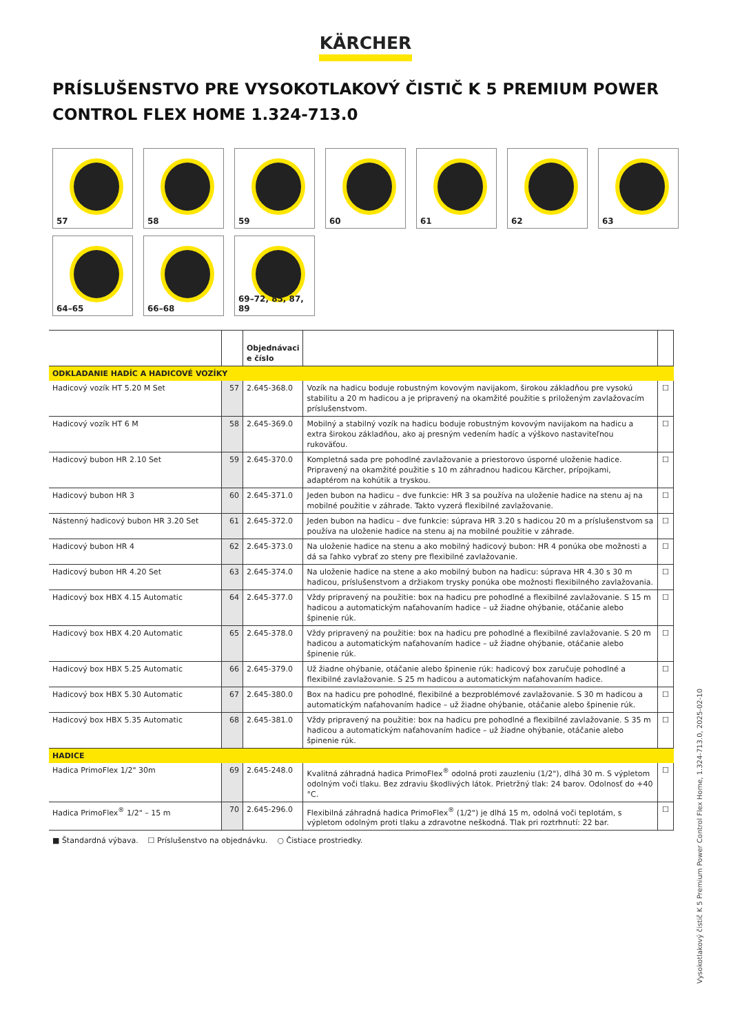KÄRCHER
PRÍSLUŠENSTVO PRE VYSOKOTLAKOVÝ ČISTIČ K 5 PREMIUM POWER CONTROL FLEX HOME 1.324-713.0
57
58
59
60
61
62
63
64–65
66–68
69–72, 85, 87, 89
| | | Objednávaci e číslo | | |
| --- | --- | --- | --- | --- |
| ODKLADANIE HADÍC A HADICOVÉ VOZÍKY | | | | |
| Hadicový vozík HT 5.20 M Set | 57 | 2.645-368.0 | Vozík na hadicu boduje robustným kovovým navijakom, širokou základňou pre vysokú stabilitu a 20 m hadicou a je pripravený na okamžité použitie s priloženým zavlažovacím príslušenstvom. | ☐ |
| Hadicový vozík HT 6 M | 58 | 2.645-369.0 | Mobilný a stabilný vozík na hadicu boduje robustným kovovým navijakom na hadicu a extra širokou základňou, ako aj presným vedením hadíc a výškovo nastaviteľnou rukoväťou. | ☐ |
| Hadicový bubon HR 2.10 Set | 59 | 2.645-370.0 | Kompletná sada pre pohodlné zavlažovanie a priestorovo úsporné uloženie hadice. Pripravený na okamžité použitie s 10 m záhradnou hadicou Kärcher, prípojkami, adaptérom na kohútik a tryskou. | ☐ |
| Hadicový bubon HR 3 | 60 | 2.645-371.0 | Jeden bubon na hadicu – dve funkcie: HR 3 sa používa na uloženie hadice na stenu aj na mobilné použitie v záhrade. Takto vyzerá flexibilné zavlažovanie. | ☐ |
| Nástenný hadicový bubon HR 3.20 Set | 61 | 2.645-372.0 | Jeden bubon na hadicu – dve funkcie: súprava HR 3.20 s hadicou 20 m a príslušenstvom sa používa na uloženie hadice na stenu aj na mobilné použitie v záhrade. | ☐ |
| Hadicový bubon HR 4 | 62 | 2.645-373.0 | Na uloženie hadice na stenu a ako mobilný hadicový bubon: HR 4 ponúka obe možnosti a dá sa ľahko vybrať zo steny pre flexibilné zavlažovanie. | ☐ |
| Hadicový bubon HR 4.20 Set | 63 | 2.645-374.0 | Na uloženie hadice na stene a ako mobilný bubon na hadicu: súprava HR 4.30 s 30 m hadicou, príslušenstvom a držiakom trysky ponúka obe možnosti flexibilného zavlažovania. | ☐ |
| Hadicový box HBX 4.15 Automatic | 64 | 2.645-377.0 | Vždy pripravený na použitie: box na hadicu pre pohodlné a flexibilné zavlažovanie. S 15 m hadicou a automatickým naťahovaním hadice – už žiadne ohýbanie, otáčanie alebo špinenie rúk. | ☐ |
| Hadicový box HBX 4.20 Automatic | 65 | 2.645-378.0 | Vždy pripravený na použitie: box na hadicu pre pohodlné a flexibilné zavlažovanie. S 20 m hadicou a automatickým naťahovaním hadice – už žiadne ohýbanie, otáčanie alebo špinenie rúk. | ☐ |
| Hadicový box HBX 5.25 Automatic | 66 | 2.645-379.0 | Už žiadne ohýbanie, otáčanie alebo špinenie rúk: hadicový box zaručuje pohodlné a flexibilné zavlažovanie. S 25 m hadicou a automatickým naťahovaním hadice. | ☐ |
| Hadicový box HBX 5.30 Automatic | 67 | 2.645-380.0 | Box na hadicu pre pohodlné, flexibilné a bezproblémové zavlažovanie. S 30 m hadicou a automatickým naťahovaním hadice – už žiadne ohýbanie, otáčanie alebo špinenie rúk. | ☐ |
| Hadicový box HBX 5.35 Automatic | 68 | 2.645-381.0 | Vždy pripravený na použitie: box na hadicu pre pohodlné a flexibilné zavlažovanie. S 35 m hadicou a automatickým naťahovaním hadice – už žiadne ohýbanie, otáčanie alebo špinenie rúk. | ☐ |
| HADICE | | | | |
| Hadica PrimoFlex 1/2" 30m | 69 | 2.645-248.0 | Kvalitná záhradná hadica PrimoFlex<sup>®</sup> odolná proti zauzleniu (1/2"), dlhá 30 m. S výpletom odolným voči tlaku. Bez zdraviu škodlivých látok. Prietržný tlak: 24 barov. Odolnosť do +40 °C. | ☐ |
| Hadica PrimoFlex<sup>®</sup> 1/2" – 15 m | 70 | 2.645-296.0 | Flexibilná záhradná hadica PrimoFlex<sup>®</sup> (1/2") je dlhá 15 m, odolná voči teplotám, s výpletom odolným proti tlaku a zdravotne neškodná. Tlak pri roztrhnutí: 22 bar. | ☐ |
■ Štandardná výbava. ☐ Príslušenstvo na objednávku. ○ Čistiace prostriedky.
Vysokotlakový čistič K 5 Premium Power Control Flex Home, 1.324-713.0, 2025-02-10